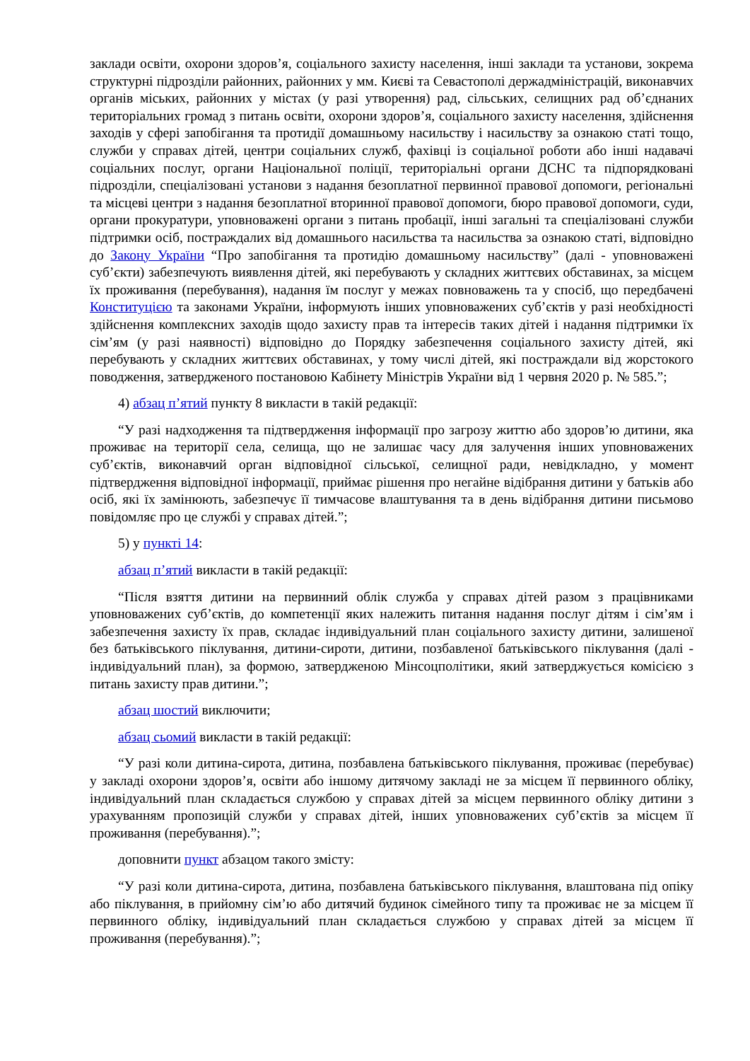заклади освіти, охорони здоров’я, соціального захисту населення, інші заклади та установи, зокрема структурні підрозділи районних, районних у мм. Києві та Севастополі держадміністрацій, виконавчих органів міських, районних у містах (у разі утворення) рад, сільських, селищних рад об’єднаних територіальних громад з питань освіти, охорони здоров’я, соціального захисту населення, здійснення заходів у сфері запобігання та протидії домашньому насильству і насильству за ознакою статі тощо, служби у справах дітей, центри соціальних служб, фахівці із соціальної роботи або інші надавачі соціальних послуг, органи Національної поліції, територіальні органи ДСНС та підпорядковані підрозділи, спеціалізовані установи з надання безоплатної первинної правової допомоги, регіональні та місцеві центри з надання безоплатної вторинної правової допомоги, бюро правової допомоги, суди, органи прокуратури, уповноважені органи з питань пробації, інші загальні та спеціалізовані служби підтримки осіб, постраждалих від домашнього насильства та насильства за ознакою статі, відповідно до Закону України “Про запобігання та протидію домашньому насильству” (далі - уповноважені суб’єкти) забезпечують виявлення дітей, які перебувають у складних життєвих обставинах, за місцем їх проживання (перебування), надання їм послуг у межах повноважень та у спосіб, що передбачені Конституцією та законами України, інформують інших уповноважених суб’єктів у разі необхідності здійснення комплексних заходів щодо захисту прав та інтересів таких дітей і надання підтримки їх сім’ям (у разі наявності) відповідно до Порядку забезпечення соціального захисту дітей, які перебувають у складних життєвих обставинах, у тому числі дітей, які постраждали від жорстокого поводження, затвердженого постановою Кабінету Міністрів України від 1 червня 2020 р. № 585.”;
4) абзац п’ятий пункту 8 викласти в такій редакції:
“У разі надходження та підтвердження інформації про загрозу життю або здоров’ю дитини, яка проживає на території села, селища, що не залишає часу для залучення інших уповноважених суб’єктів, виконавчий орган відповідної сільської, селищної ради, невідкладно, у момент підтвердження відповідної інформації, приймає рішення про негайне відібрання дитини у батьків або осіб, які їх замінюють, забезпечує її тимчасове влаштування та в день відібрання дитини письмово повідомляє про це службі у справах дітей.”;
5) у пункті 14:
абзац п’ятий викласти в такій редакції:
“Після взяття дитини на первинний облік служба у справах дітей разом з працівниками уповноважених суб’єктів, до компетенції яких належить питання надання послуг дітям і сім’ям і забезпечення захисту їх прав, складає індивідуальний план соціального захисту дитини, залишеної без батьківського піклування, дитини-сироти, дитини, позбавленої батьківського піклування (далі - індивідуальний план), за формою, затвердженою Мінсоцполітики, який затверджується комісією з питань захисту прав дитини.”;
абзац шостий виключити;
абзац сьомий викласти в такій редакції:
“У разі коли дитина-сирота, дитина, позбавлена батьківського піклування, проживає (перебуває) у закладі охорони здоров’я, освіти або іншому дитячому закладі не за місцем її первинного обліку, індивідуальний план складається службою у справах дітей за місцем первинного обліку дитини з урахуванням пропозицій служби у справах дітей, інших уповноважених суб’єктів за місцем її проживання (перебування).”;
доповнити пункт абзацом такого змісту:
“У разі коли дитина-сирота, дитина, позбавлена батьківського піклування, влаштована під опіку або піклування, в прийомну сім’ю або дитячий будинок сімейного типу та проживає не за місцем її первинного обліку, індивідуальний план складається службою у справах дітей за місцем її проживання (перебування).”;